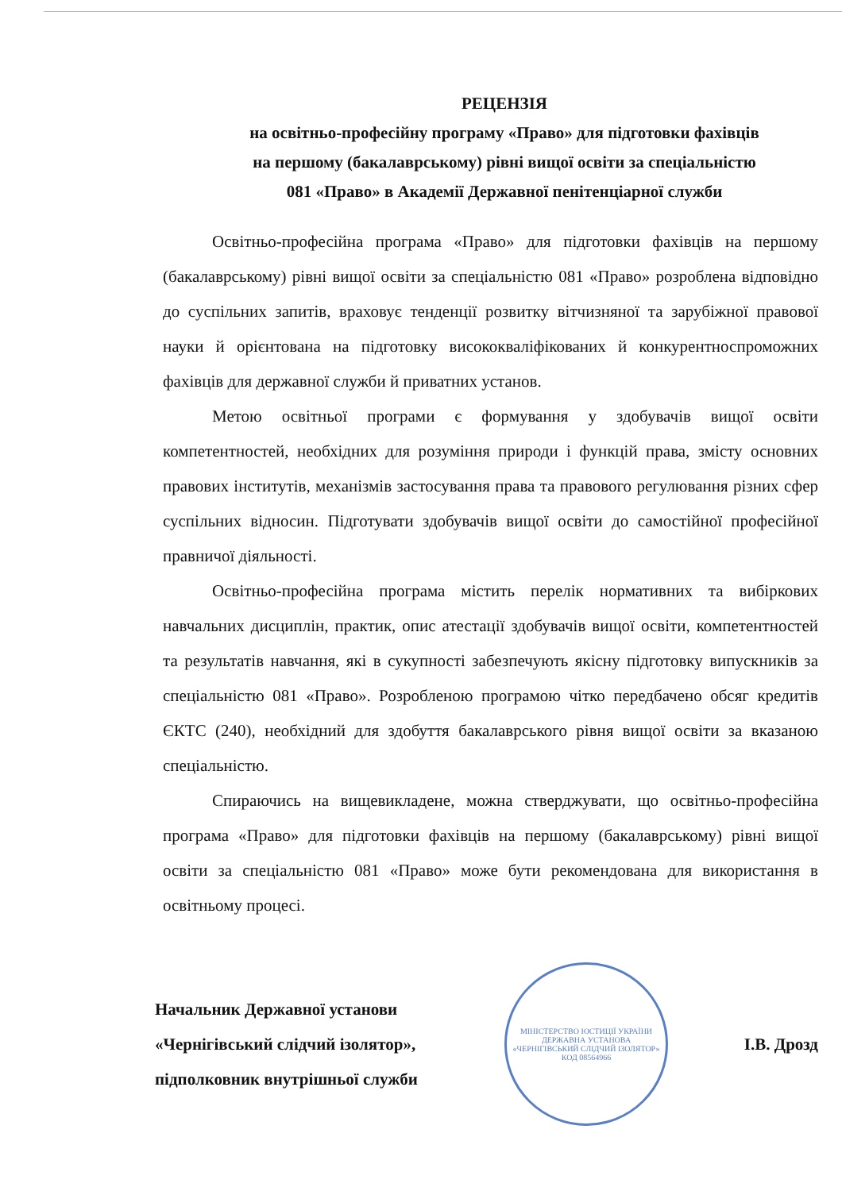РЕЦЕНЗІЯ
на освітньо-професійну програму «Право» для підготовки фахівців
на першому (бакалаврському) рівні вищої освіти за спеціальністю
081 «Право» в Академії Державної пенітенціарної служби
Освітньо-професійна програма «Право» для підготовки фахівців на першому (бакалаврському) рівні вищої освіти за спеціальністю 081 «Право» розроблена відповідно до суспільних запитів, враховує тенденції розвитку вітчизняної та зарубіжної правової науки й орієнтована на підготовку висококваліфікованих й конкурентноспроможних фахівців для державної служби й приватних установ.
Метою освітньої програми є формування у здобувачів вищої освіти компетентностей, необхідних для розуміння природи і функцій права, змісту основних правових інститутів, механізмів застосування права та правового регулювання різних сфер суспільних відносин. Підготувати здобувачів вищої освіти до самостійної професійної правничої діяльності.
Освітньо-професійна програма містить перелік нормативних та вибіркових навчальних дисциплін, практик, опис атестації здобувачів вищої освіти, компетентностей та результатів навчання, які в сукупності забезпечують якісну підготовку випускників за спеціальністю 081 «Право». Розробленою програмою чітко передбачено обсяг кредитів ЄКТС (240), необхідний для здобуття бакалаврського рівня вищої освіти за вказаною спеціальністю.
Спираючись на вищевикладене, можна стверджувати, що освітньо-професійна програма «Право» для підготовки фахівців на першому (бакалаврському) рівні вищої освіти за спеціальністю 081 «Право» може бути рекомендована для використання в освітньому процесі.
Начальник Державної установи
«Чернігівський слідчий ізолятор»,
підполковник внутрішньої служби
МІНІСТЕРСТВО ЮСТИЦІЇ УКРАЇНИ
ДЕРЖАВНА УСТАНОВА
«ЧЕРНІГІВСЬКИЙ СЛІДЧИЙ ІЗОЛЯТОР»
КОД 08564966
І.В. Дрозд